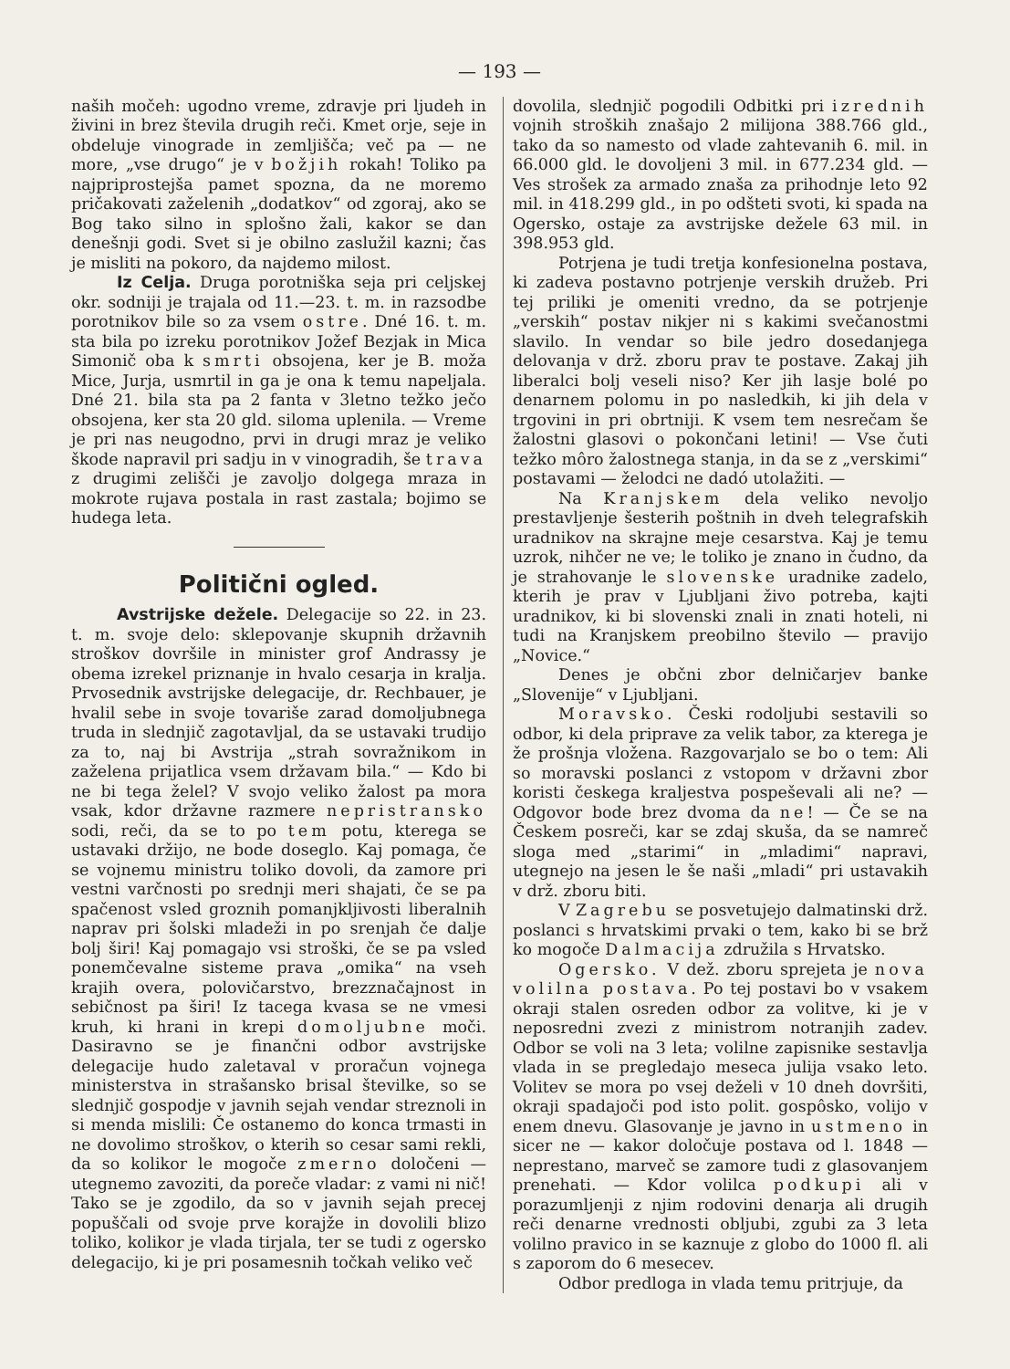— 193 —
naših močeh: ugodno vreme, zdravje pri ljudeh in živini in brez števila drugih reči. Kmet orje, seje in obdeluje vinograde in zemljišča; več pa — ne more, „vse drugo“ je v božjih rokah! Toliko pa najpriprostejša pamet spozna, da ne moremo pričakovati zaželenih „dodatkov“ od zgoraj, ako se Bog tako silno in splošno žali, kakor se dan denešnji godi. Svet si je obilno zaslužil kazni; čas je misliti na pokoro, da najdemo milost.
Iz Celja. Druga porotniška seja pri celjskej okr. sodniji je trajala od 11.—23. t. m. in razsodbe porotnikov bile so za vsem ostre. Dné 16. t. m. sta bila po izreku porotnikov Jožef Bezjak in Mica Simonič oba k smrti obsojena, ker je B. moža Mice, Jurja, usmrtil in ga je ona k temu napeljala. Dné 21. bila sta pa 2 fanta v 3letno težko ječo obsojena, ker sta 20 gld. siloma uplenila. — Vreme je pri nas neugodno, prvi in drugi mraz je veliko škode napravil pri sadju in v vinogradih, še trava z drugimi zelišči je zavoljo dolgega mraza in mokrote rujava postala in rast zastala; bojimo se hudega leta.
Politični ogled.
Avstrijske dežele. Delegacije so 22. in 23. t. m. svoje delo: sklepovanje skupnih državnih stroškov dovršile in minister grof Andrassy je obema izrekel priznanje in hvalo cesarja in kralja. Prvosednik avstrijske delegacije, dr. Rechbauer, je hvalil sebe in svoje tovariše zarad domoljubnega truda in slednjič zagotavljal, da se ustavaki trudijo za to, naj bi Avstrija „strah sovražnikom in zaželena prijatlica vsem državam bila.“ — Kdo bi ne bi tega želel? V svojo veliko žalost pa mora vsak, kdor državne razmere nepristransko sodi, reči, da se to po tem potu, kterega se ustavaki držijo, ne bode doseglo. Kaj pomaga, če se vojnemu ministru toliko dovoli, da zamore pri vestni varčnosti po srednji meri shajati, če se pa spačenost vsled groznih pomanjkljivosti liberalnih naprav pri šolski mladeži in po srenjah če dalje bolj širi! Kaj pomagajo vsi stroški, če se pa vsled ponemčevalne sisteme prava „omika“ na vseh krajih overa, polovičarstvo, brezznačajnost in sebičnost pa širi! Iz tacega kvasa se ne vmesi kruh, ki hrani in krepi domoljubne moči. Dasiravno se je finančni odbor avstrijske delegacije hudo zaletaval v proračun vojnega ministerstva in strašansko brisal številke, so se slednjič gospodje v javnih sejah vendar streznoli in si menda mislili: Če ostanemo do konca trmasti in ne dovolimo stroškov, o kterih so cesar sami rekli, da so kolikor le mogoče zmerno določeni — utegnemo zavoziti, da poreče vladar: z vami ni nič! Tako se je zgodilo, da so v javnih sejah precej popuščali od svoje prve korajže in dovolili blizo toliko, kolikor je vlada tirjala, ter se tudi z ogersko delegacijo, ki je pri posamesnih točkah veliko več
dovolila, slednjič pogodili Odbitki pri izrednih vojnih stroških znašajo 2 milijona 388.766 gld., tako da so namesto od vlade zahtevanih 6. mil. in 66.000 gld. le dovoljeni 3 mil. in 677.234 gld. — Ves strošek za armado znaša za prihodnje leto 92 mil. in 418.299 gld., in po odšteti svoti, ki spada na Ogersko, ostaje za avstrijske dežele 63 mil. in 398.953 gld.
Potrjena je tudi tretja konfesionelna postava, ki zadeva postavno potrjenje verskih družeb. Pri tej priliki je omeniti vredno, da se potrjenje „verskih“ postav nikjer ni s kakimi svečanostmi slavilo. In vendar so bile jedro dosedanjega delovanja v drž. zboru prav te postave. Zakaj jih liberalci bolj veseli niso? Ker jih lasje bolé po denarnem polomu in po nasledkih, ki jih dela v trgovini in pri obrtniji. K vsem tem nesrečam še žalostni glasovi o pokončani letini! — Vse čuti težko môro žalostnega stanja, in da se z „verskimi“ postavami — želodci ne dadó utolažiti. —
Na Kranjskem dela veliko nevoljo prestavljenje šesterih poštnih in dveh telegrafskih uradnikov na skrajne meje cesarstva. Kaj je temu uzrok, nihčer ne ve; le toliko je znano in čudno, da je strahovanje le slovenske uradnike zadelo, kterih je prav v Ljubljani živo potreba, kajti uradnikov, ki bi slovenski znali in znati hoteli, ni tudi na Kranjskem preobilno število — pravijo „Novice.“
Denes je občni zbor delničarjev banke „Slovenije“ v Ljubljani.
Moravsko. Česki rodoljubi sestavili so odbor, ki dela priprave za velik tabor, za kterega je že prošnja vložena. Razgovarjalo se bo o tem: Ali so moravski poslanci z vstopom v državni zbor koristi českega kraljestva pospeševali ali ne? — Odgovor bode brez dvoma da ne! — Če se na Českem posreči, kar se zdaj skuša, da se namreč sloga med „starimi“ in „mladimi“ napravi, utegnejo na jesen le še naši „mladi“ pri ustavakih v drž. zboru biti.
V Zagrebu se posvetujejo dalmatinski drž. poslanci s hrvatskimi prvaki o tem, kako bi se brž ko mogoče Dalmacija združila s Hrvatsko.
Ogersko. V dež. zboru sprejeta je nova volilna postava. Po tej postavi bo v vsakem okraji stalen osreden odbor za volitve, ki je v neposredni zvezi z ministrom notranjih zadev. Odbor se voli na 3 leta; volilne zapisnike sestavlja vlada in se pregledajo meseca julija vsako leto. Volitev se mora po vsej deželi v 10 dneh dovršiti, okraji spadajoči pod isto polit. gospôsko, volijo v enem dnevu. Glasovanje je javno in ustmeno in sicer ne — kakor določuje postava od l. 1848 — neprestano, marveč se zamore tudi z glasovanjem prenehati. — Kdor volilca podkupi ali v porazumljenji z njim rodovini denarja ali drugih reči denarne vrednosti obljubi, zgubi za 3 leta volilno pravico in se kaznuje z globo do 1000 fl. ali s zaporom do 6 mesecev.
Odbor predloga in vlada temu pritrjuje, da